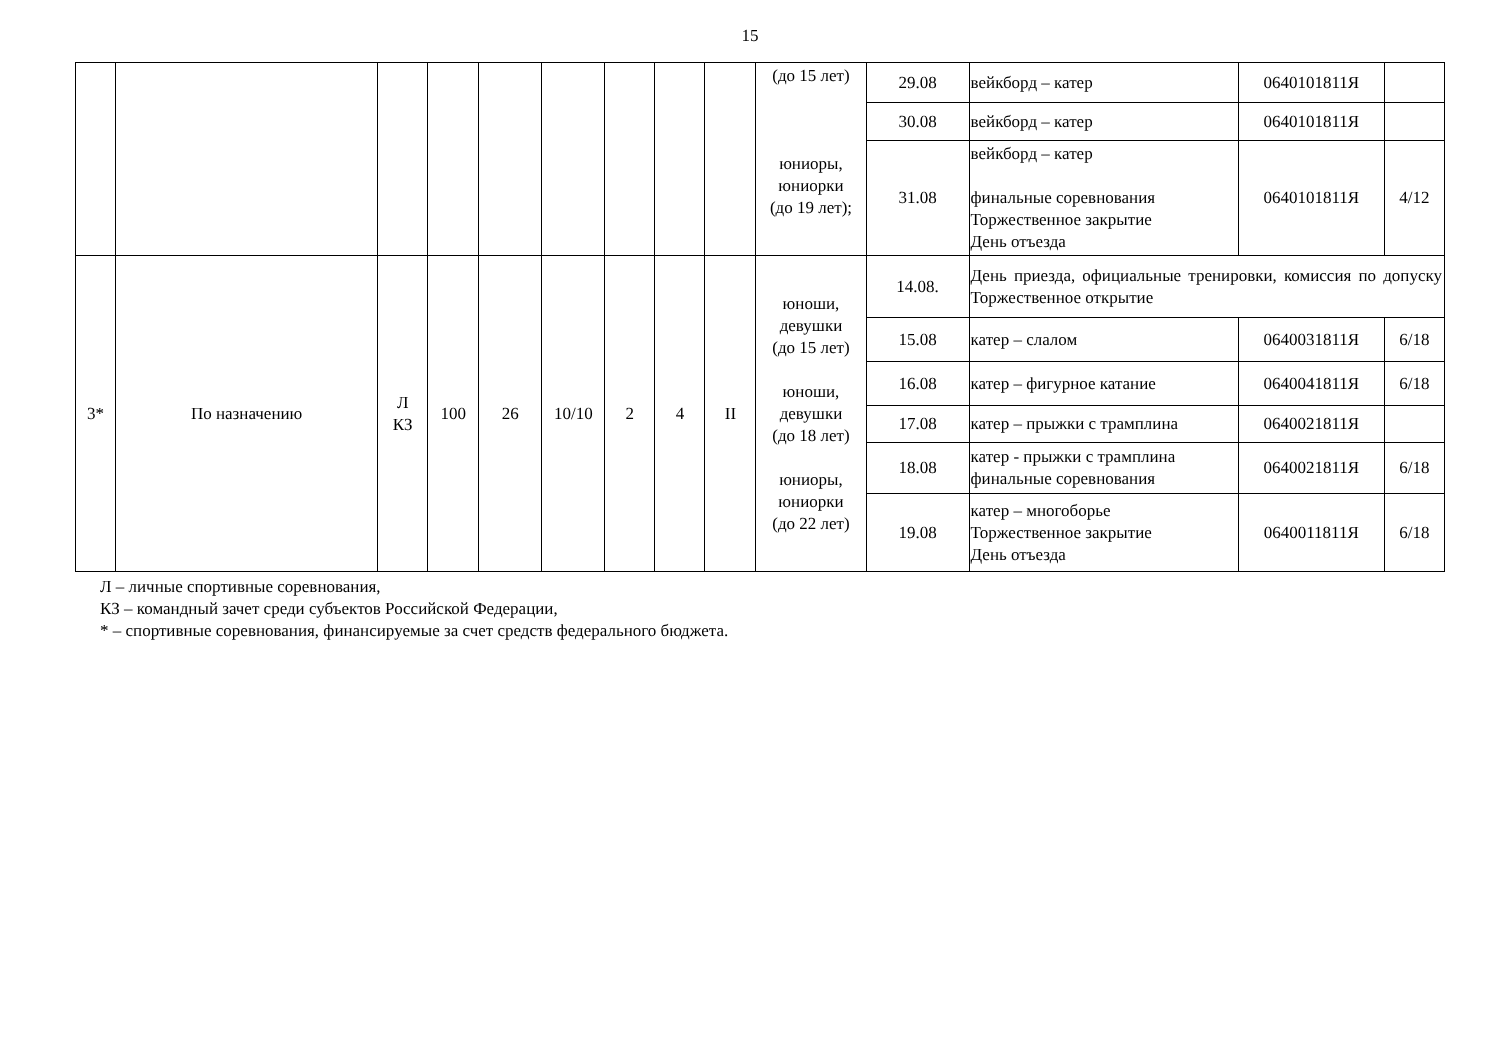15
| | | | | | | | | | (до 15 лет) юниоры, юниорки (до 19 лет); | 29.08 | вейкборд – катер | 0640101811Я | |
| | | | | | | | | | | 30.08 | вейкборд – катер | 0640101811Я | |
| | | | | | | | | | | 31.08 | вейкборд – катер финальные соревнования Торжественное закрытие День отъезда | 0640101811Я | 4/12 |
| 3* | По назначению | Л КЗ | 100 | 26 | 10/10 | 2 | 4 | II | юноши, девушки (до 15 лет) юноши, девушки (до 18 лет) юниоры, юниорки (до 22 лет) | 14.08. | День приезда, официальные тренировки, комиссия по допуску Торжественное открытие | | |
| | | | | | | | | | | 15.08 | катер – слалом | 0640031811Я | 6/18 |
| | | | | | | | | | | 16.08 | катер – фигурное катание | 0640041811Я | 6/18 |
| | | | | | | | | | | 17.08 | катер – прыжки с трамплина | 0640021811Я | |
| | | | | | | | | | | 18.08 | катер - прыжки с трамплина финальные соревнования | 0640021811Я | 6/18 |
| | | | | | | | | | | 19.08 | катер – многоборье Торжественное закрытие День отъезда | 0640011811Я | 6/18 |
Л – личные спортивные соревнования,
КЗ – командный зачет среди субъектов Российской Федерации,
* – спортивные соревнования, финансируемые за счет средств федерального бюджета.